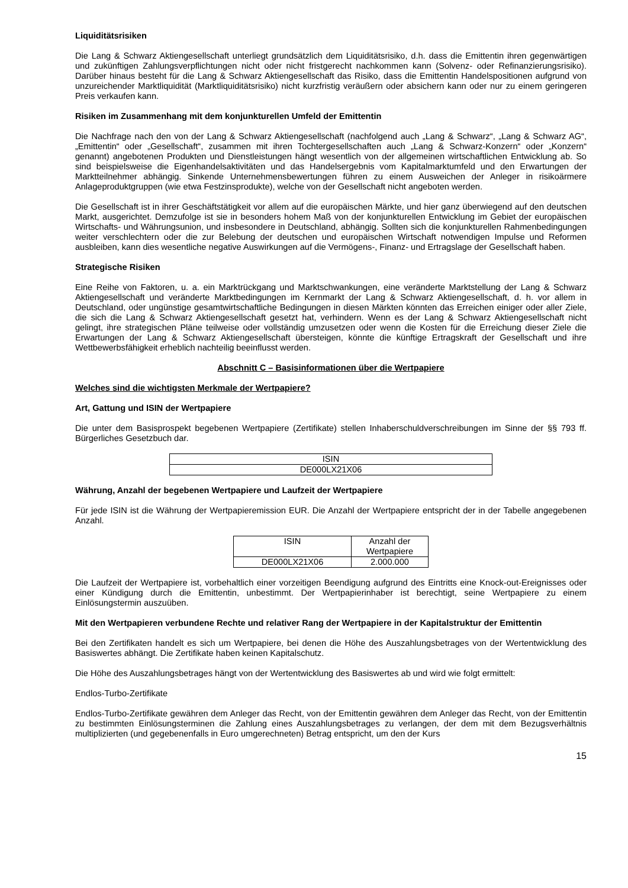Liquiditätsrisiken
Die Lang & Schwarz Aktiengesellschaft unterliegt grundsätzlich dem Liquiditätsrisiko, d.h. dass die Emittentin ihren gegenwärtigen und zukünftigen Zahlungsverpflichtungen nicht oder nicht fristgerecht nachkommen kann (Solvenz- oder Refinanzierungsrisiko). Darüber hinaus besteht für die Lang & Schwarz Aktiengesellschaft das Risiko, dass die Emittentin Handelspositionen aufgrund von unzureichender Marktliquidität (Marktliquiditätsrisiko) nicht kurzfristig veräußern oder absichern kann oder nur zu einem geringeren Preis verkaufen kann.
Risiken im Zusammenhang mit dem konjunkturellen Umfeld der Emittentin
Die Nachfrage nach den von der Lang & Schwarz Aktiengesellschaft (nachfolgend auch „Lang & Schwarz“, „Lang & Schwarz AG“, „Emittentin“ oder „Gesellschaft“, zusammen mit ihren Tochtergesellschaften auch „Lang & Schwarz-Konzern“ oder „Konzern“ genannt) angebotenen Produkten und Dienstleistungen hängt wesentlich von der allgemeinen wirtschaftlichen Entwicklung ab. So sind beispielsweise die Eigenhandelsaktivitäten und das Handelsergebnis vom Kapitalmarktumfeld und den Erwartungen der Marktteilnehmer abhängig. Sinkende Unternehmensbewertungen führen zu einem Ausweichen der Anleger in risikoärmere Anlageproduktgruppen (wie etwa Festzinsprodukte), welche von der Gesellschaft nicht angeboten werden.
Die Gesellschaft ist in ihrer Geschäftstätigkeit vor allem auf die europäischen Märkte, und hier ganz überwiegend auf den deutschen Markt, ausgerichtet. Demzufolge ist sie in besonders hohem Maß von der konjunkturellen Entwicklung im Gebiet der europäischen Wirtschafts- und Währungsunion, und insbesondere in Deutschland, abhängig. Sollten sich die konjunkturellen Rahmenbedingungen weiter verschlechtern oder die zur Belebung der deutschen und europäischen Wirtschaft notwendigen Impulse und Reformen ausbleiben, kann dies wesentliche negative Auswirkungen auf die Vermögens-, Finanz- und Ertragslage der Gesellschaft haben.
Strategische Risiken
Eine Reihe von Faktoren, u. a. ein Marktrückgang und Marktschwankungen, eine veränderte Marktstellung der Lang & Schwarz Aktiengesellschaft und veränderte Marktbedingungen im Kernmarkt der Lang & Schwarz Aktiengesellschaft, d. h. vor allem in Deutschland, oder ungünstige gesamtwirtschaftliche Bedingungen in diesen Märkten könnten das Erreichen einiger oder aller Ziele, die sich die Lang & Schwarz Aktiengesellschaft gesetzt hat, verhindern. Wenn es der Lang & Schwarz Aktiengesellschaft nicht gelingt, ihre strategischen Pläne teilweise oder vollständig umzusetzen oder wenn die Kosten für die Erreichung dieser Ziele die Erwartungen der Lang & Schwarz Aktiengesellschaft übersteigen, könnte die künftige Ertragskraft der Gesellschaft und ihre Wettbewerbsfähigkeit erheblich nachteilig beeinflusst werden.
Abschnitt C – Basisinformationen über die Wertpapiere
Welches sind die wichtigsten Merkmale der Wertpapiere?
Art, Gattung und ISIN der Wertpapiere
Die unter dem Basisprospekt begebenen Wertpapiere (Zertifikate) stellen Inhaberschuldverschreibungen im Sinne der §§ 793 ff. Bürgerliches Gesetzbuch dar.
| ISIN |
| DE000LX21X06 |
Währung, Anzahl der begebenen Wertpapiere und Laufzeit der Wertpapiere
Für jede ISIN ist die Währung der Wertpapieremission EUR. Die Anzahl der Wertpapiere entspricht der in der Tabelle angegebenen Anzahl.
| ISIN | Anzahl der Wertpapiere |
| DE000LX21X06 | 2.000.000 |
Die Laufzeit der Wertpapiere ist, vorbehaltlich einer vorzeitigen Beendigung aufgrund des Eintritts eine Knock-out-Ereignisses oder einer Kündigung durch die Emittentin, unbestimmt. Der Wertpapierinhaber ist berechtigt, seine Wertpapiere zu einem Einlösungstermin auszuüben.
Mit den Wertpapieren verbundene Rechte und relativer Rang der Wertpapiere in der Kapitalstruktur der Emittentin
Bei den Zertifikaten handelt es sich um Wertpapiere, bei denen die Höhe des Auszahlungsbetrages von der Wertentwicklung des Basiswertes abhängt. Die Zertifikate haben keinen Kapitalschutz.
Die Höhe des Auszahlungsbetrages hängt von der Wertentwicklung des Basiswertes ab und wird wie folgt ermittelt:
Endlos-Turbo-Zertifikate
Endlos-Turbo-Zertifikate gewähren dem Anleger das Recht, von der Emittentin gewähren dem Anleger das Recht, von der Emittentin zu bestimmten Einlösungsterminen die Zahlung eines Auszahlungsbetrages zu verlangen, der dem mit dem Bezugsverhältnis multiplizierten (und gegebenenfalls in Euro umgerechneten) Betrag entspricht, um den der Kurs
15